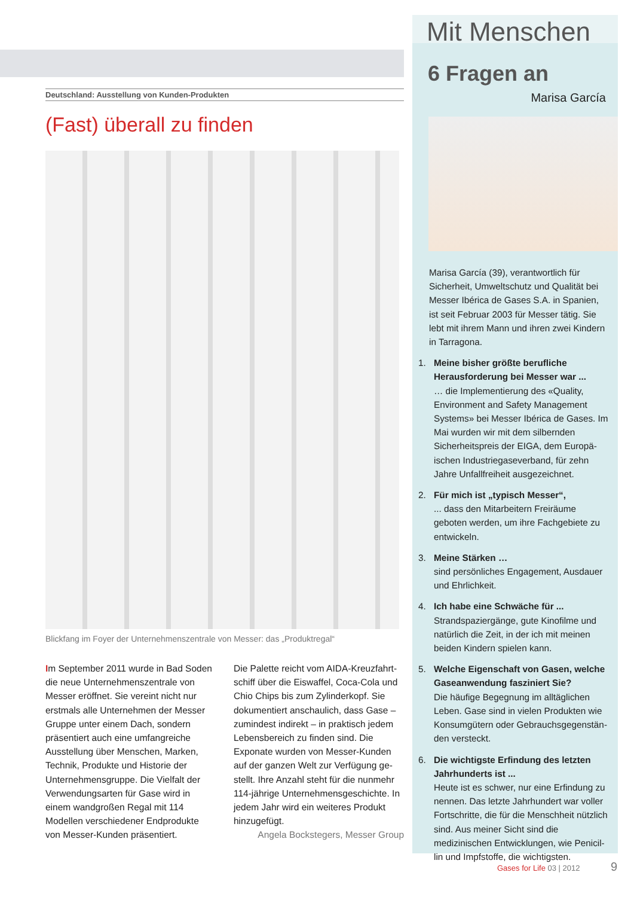Deutschland: Ausstellung von Kunden-Produkten
(Fast) überall zu finden
Blickfang im Foyer der Unternehmenszentrale von Messer: das „Produktregal“
Im September 2011 wurde in Bad Soden die neue Unternehmenszen­trale von Messer eröffnet. Sie vereint nicht nur erstmals alle Unternehmen der Messer Gruppe unter einem Dach, sondern präsentiert auch eine umfang­reiche Ausstellung über Menschen, Marken, Technik, Produkte und Historie der Unternehmensgruppe. Die Vielfalt der Verwendungsarten für Gase wird in einem wandgroßen Regal mit 114 Modellen verschiedener Endprodukte von Messer-Kunden präsentiert.
Die Palette reicht vom AIDA-Kreuzfahrt­schiff über die Eiswaffel, Coca-Cola und Chio Chips bis zum Zylinderkopf. Sie dokumentiert anschaulich, dass Gase – zumindest indirekt – in praktisch jedem Lebensbereich zu finden sind. Die Exponate wurden von Messer-Kunden auf der ganzen Welt zur Verfügung ge­stellt. Ihre Anzahl steht für die nunmehr 114-jährige Unternehmensgeschichte. In jedem Jahr wird ein weiteres Produkt hinzugefügt.
Angela Bockstegers, Messer Group
Mit Menschen
6 Fragen an
Marisa García
Marisa García (39), verantwortlich für Sicher­heit, Umweltschutz und Qualität bei Messer Ibérica de Gases S.A. in Spanien, ist seit Feb­ruar 2003 für Messer tätig. Sie lebt mit ihrem Mann und ihren zwei Kindern in Tarragona.
1. Meine bisher größte berufliche Herausforderung bei Messer war ...
… die Implementierung des «Quality, Environment and Safety Management Systems» bei Messer Ibérica de Gases. Im Mai wurden wir mit dem silbernden Sicherheitspreis der EIGA, dem Europä­ischen Industriegaseverband, für zehn Jahre Unfallfreiheit ausgezeichnet.
2. Für mich ist „typisch Messer“,
... dass den Mitarbeitern Freiräume geboten werden, um ihre Fachgebiete zu entwickeln.
3. Meine Stärken …
sind persönliches Engagement, Ausdauer und Ehrlichkeit.
4. Ich habe eine Schwäche für ...
Strandspaziergänge, gute Kinofilme und natürlich die Zeit, in der ich mit meinen beiden Kindern spielen kann.
5. Welche Eigenschaft von Gasen, welche Gaseanwendung fasziniert Sie?
Die häufige Begegnung im alltäglichen Leben. Gase sind in vielen Produkten wie Konsumgütern oder Gebrauchsgegenstän­den versteckt.
6. Die wichtigste Erfindung des letzten Jahrhunderts ist ...
Heute ist es schwer, nur eine Erfindung zu nennen. Das letzte Jahrhundert war voller Fortschritte, die für die Menschheit nützlich sind. Aus meiner Sicht sind die medizinischen Entwicklungen, wie Penicil­lin und Impfstoffe, die wichtigsten.
Gases for Life 03 | 2012 9